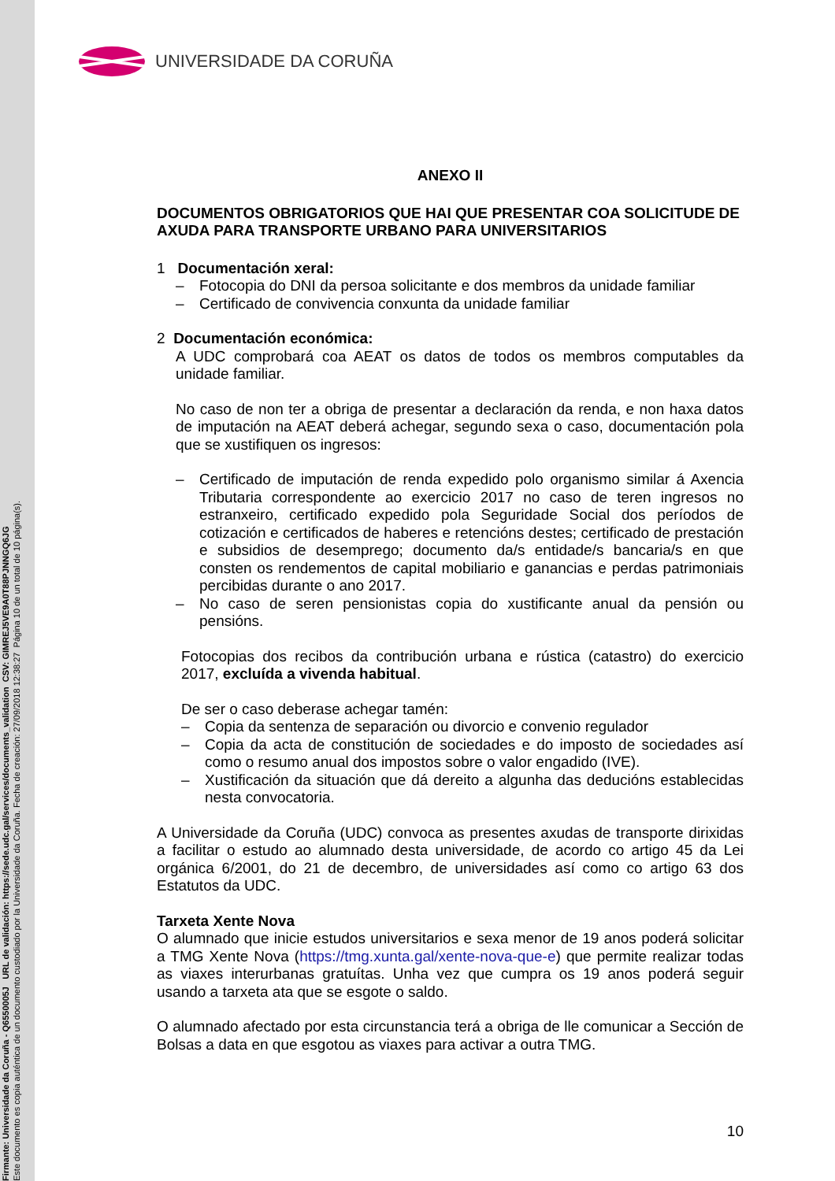Firmante: Universidade da Coruña - Q6550005J URL de validación: https://sede.udc.gal/services/documents_validation CSV: GIMREJ5VE9A0T88PJNNGQ6JG
Este documento es copia auténtica de un documento custodiado por la Universidade da Coruña. Fecha de creación: 27/09/2018 12:38:27 Página 10 de un total de 10 página(s).
UNIVERSIDADE DA CORUÑA
ANEXO II
DOCUMENTOS OBRIGATORIOS QUE HAI QUE PRESENTAR COA SOLICITUDE DE AXUDA PARA TRANSPORTE URBANO PARA UNIVERSITARIOS
1 Documentación xeral:
– Fotocopia do DNI da persoa solicitante e dos membros da unidade familiar
– Certificado de convivencia conxunta da unidade familiar
2 Documentación económica:
A UDC comprobará coa AEAT os datos de todos os membros computables da unidade familiar.
No caso de non ter a obriga de presentar a declaración da renda, e non haxa datos de imputación na AEAT deberá achegar, segundo sexa o caso, documentación pola que se xustifiquen os ingresos:
– Certificado de imputación de renda expedido polo organismo similar á Axencia Tributaria correspondente ao exercicio 2017 no caso de teren ingresos no estranxeiro, certificado expedido pola Seguridade Social dos períodos de cotización e certificados de haberes e retencións destes; certificado de prestación e subsidios de desemprego; documento da/s entidade/s bancaria/s en que consten os rendementos de capital mobiliario e ganancias e perdas patrimoniais percibidas durante o ano 2017.
– No caso de seren pensionistas copia do xustificante anual da pensión ou pensións.
Fotocopias dos recibos da contribución urbana e rústica (catastro) do exercicio 2017, excluída a vivenda habitual.
De ser o caso deberase achegar tamén:
– Copia da sentenza de separación ou divorcio e convenio regulador
– Copia da acta de constitución de sociedades e do imposto de sociedades así como o resumo anual dos impostos sobre o valor engadido (IVE).
– Xustificación da situación que dá dereito a algunha das deducións establecidas nesta convocatoria.
A Universidade da Coruña (UDC) convoca as presentes axudas de transporte dirixidas a facilitar o estudo ao alumnado desta universidade, de acordo co artigo 45 da Lei orgánica 6/2001, do 21 de decembro, de universidades así como co artigo 63 dos Estatutos da UDC.
Tarxeta Xente Nova
O alumnado que inicie estudos universitarios e sexa menor de 19 anos poderá solicitar a TMG Xente Nova (https://tmg.xunta.gal/xente-nova-que-e) que permite realizar todas as viaxes interurbanas gratuítas. Unha vez que cumpra os 19 anos poderá seguir usando a tarxeta ata que se esgote o saldo.
O alumnado afectado por esta circunstancia terá a obriga de lle comunicar a Sección de Bolsas a data en que esgotou as viaxes para activar a outra TMG.
10